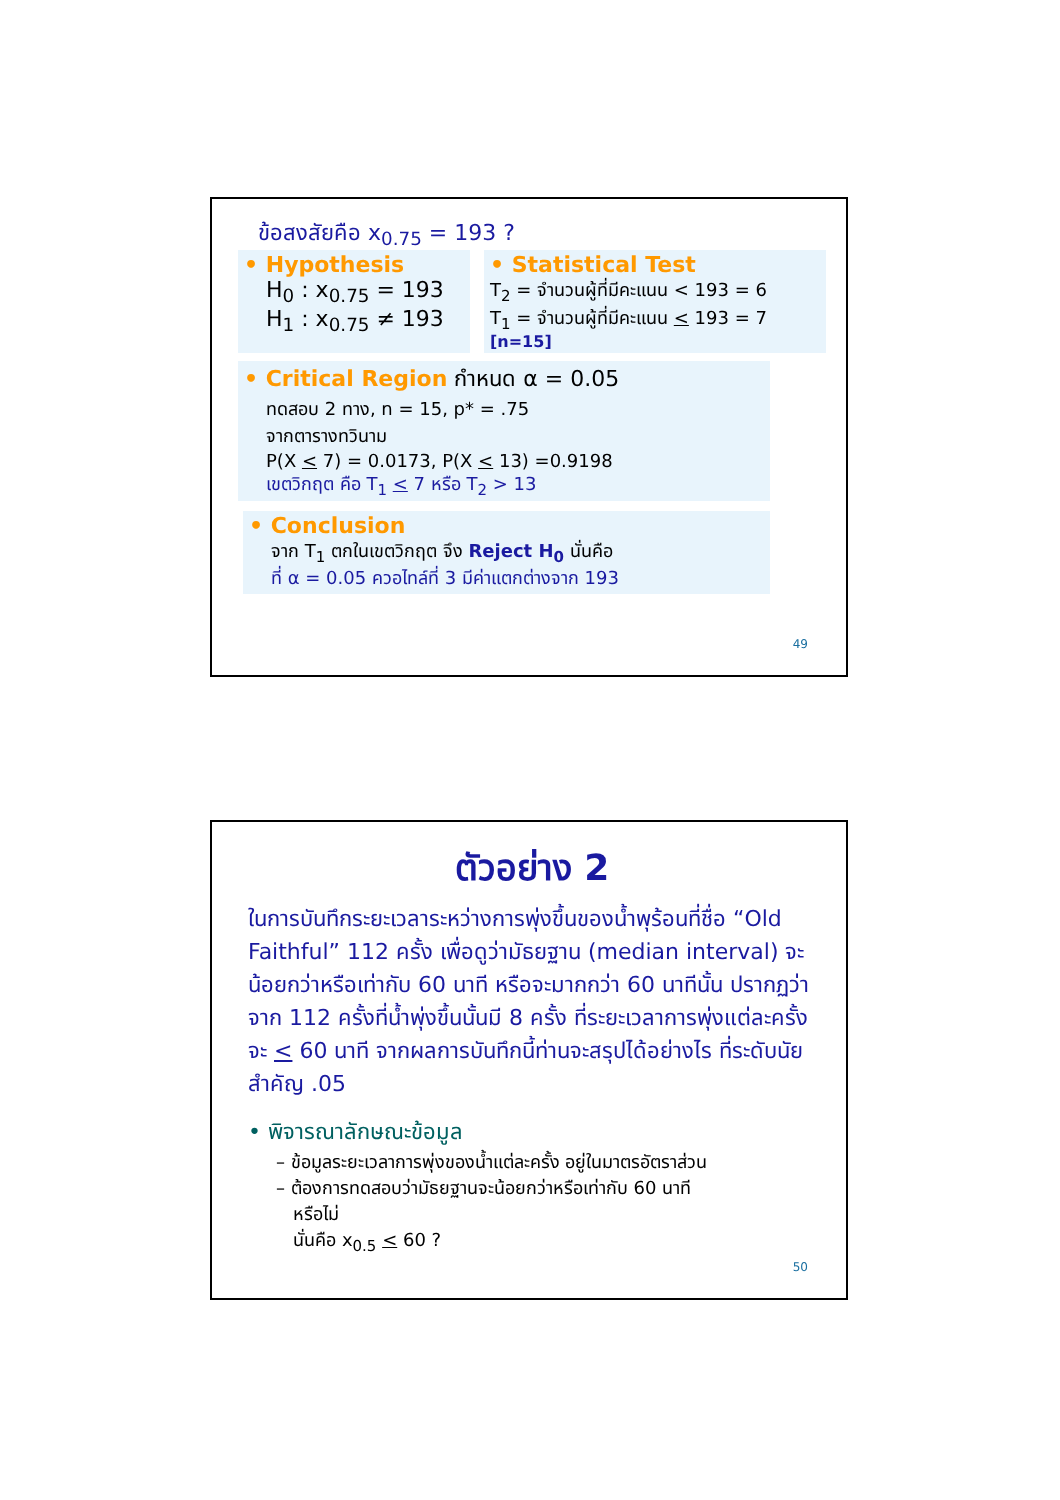ข้อสงสัยคือ x<sub>0.75</sub> = 193 ?
• Hypothesis
H<sub>0</sub> : x<sub>0.75</sub> = 193
H<sub>1</sub> : x<sub>0.75</sub> ≠ 193
• Statistical Test
T<sub>2</sub> = จำนวนผู้ที่มีคะแนน < 193 = 6
T<sub>1</sub> = จำนวนผู้ที่มีคะแนน < 193 = 7
[n=15]
• Critical Region กำหนด α = 0.05
ทดสอบ 2 ทาง, n = 15, p* = .75
จากตารางทวินาม
P(X < 7) = 0.0173, P(X < 13) =0.9198
เขตวิกฤต คือ T<sub>1</sub> < 7 หรือ T<sub>2</sub> > 13
• Conclusion
จาก T<sub>1</sub> ตกในเขตวิกฤต จึง Reject H<sub>0</sub> นั่นคือ
ที่ α = 0.05 ควอไทล์ที่ 3 มีค่าแตกต่างจาก 193
49
ตัวอย่าง 2
ในการบันทึกระยะเวลาระหว่างการพุ่งขึ้นของน้ำพุร้อนที่ชื่อ “Old Faithful” 112 ครั้ง เพื่อดูว่ามัธยฐาน (median interval) จะน้อยกว่าหรือเท่ากับ 60 นาที หรือจะมากกว่า 60 นาทีนั้น ปรากฏว่าจาก 112 ครั้งที่น้ำพุ่งขึ้นนั้นมี 8 ครั้ง ที่ระยะเวลาการพุ่งแต่ละครั้งจะ < 60 นาที จากผลการบันทึกนี้ท่านจะสรุปได้อย่างไร ที่ระดับนัยสำคัญ .05
• พิจารณาลักษณะข้อมูล
– ข้อมูลระยะเวลาการพุ่งของน้ำแต่ละครั้ง อยู่ในมาตรอัตราส่วน
– ต้องการทดสอบว่ามัธยฐานจะน้อยกว่าหรือเท่ากับ 60 นาที
หรือไม่
นั่นคือ x<sub>0.5</sub> < 60 ?
50